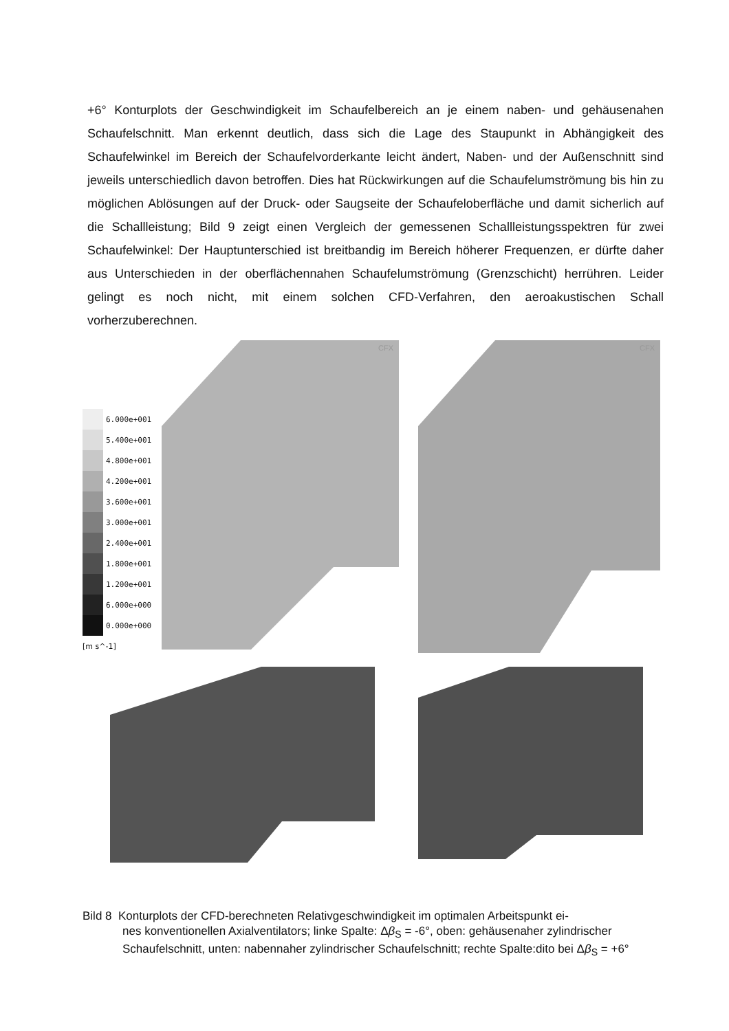+6° Konturplots der Geschwindigkeit im Schaufelbereich an je einem naben- und gehäusenahen Schaufelschnitt. Man erkennt deutlich, dass sich die Lage des Staupunkt in Abhängigkeit des Schaufelwinkel im Bereich der Schaufelvorderkante leicht ändert, Naben- und der Außenschnitt sind jeweils unterschiedlich davon betroffen. Dies hat Rückwirkungen auf die Schaufelumströmung bis hin zu möglichen Ablösungen auf der Druck- oder Saugseite der Schaufeloberfläche und damit sicherlich auf die Schallleistung; Bild 9 zeigt einen Vergleich der gemessenen Schallleistungsspektren für zwei Schaufelwinkel: Der Hauptunterschied ist breitbandig im Bereich höherer Frequenzen, er dürfte daher aus Unterschieden in der oberflächennahen Schaufelumströmung (Grenzschicht) herrühren. Leider gelingt es noch nicht, mit einem solchen CFD-Verfahren, den aeroakustischen Schall vorherzuberechnen.
CFX
CFX
6.000e+001
5.400e+001
4.800e+001
4.200e+001
3.600e+001
3.000e+001
2.400e+001
1.800e+001
1.200e+001
6.000e+000
0.000e+000
[m s^-1]
Bild 8 Konturplots der CFD-berechneten Relativgeschwindigkeit im optimalen Arbeitspunkt ei-
nes konventionellen Axialventilators; linke Spalte: Δβ<sub>S</sub> = -6°, oben: gehäusenaher zylindrischer Schaufelschnitt, unten: nabennaher zylindrischer Schaufelschnitt; rechte Spalte:dito bei Δβ<sub>S</sub> = +6°